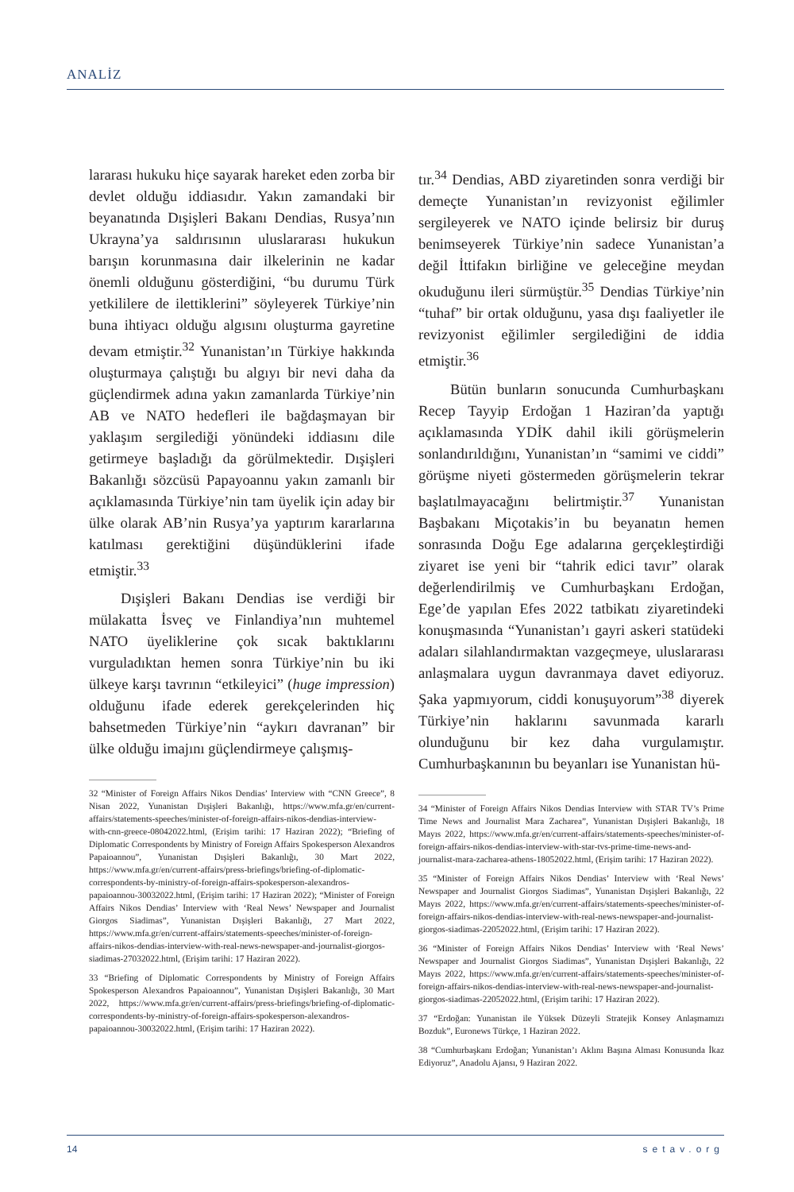ANALİZ
lararası hukuku hiçe sayarak hareket eden zorba bir devlet olduğu iddiasıdır. Yakın zamandaki bir beyanatında Dışişleri Bakanı Dendias, Rusya’nın Ukrayna’ya saldırısının uluslararası hukukun barışın korunmasına dair ilkelerinin ne kadar önemli olduğunu gösterdiğini, “bu durumu Türk yetkililere de ilettiklerini” söyleyerek Türkiye’nin buna ihtiyacı olduğu algısını oluşturma gayretine devam etmiştir.<sup>32</sup> Yunanistan’ın Türkiye hakkında oluşturmaya çalıştığı bu algıyı bir nevi daha da güçlendirmek adına yakın zamanlarda Türkiye’nin AB ve NATO hedefleri ile bağdaşmayan bir yaklaşım sergilediği yönündeki iddiasını dile getirmeye başladığı da görülmektedir. Dışişleri Bakanlığı sözcüsü Papayoannu yakın zamanlı bir açıklamasında Türkiye’nin tam üyelik için aday bir ülke olarak AB’nin Rusya’ya yaptırım kararlarına katılması gerektiğini düşündüklerini ifade etmiştir.<sup>33</sup>
Dışişleri Bakanı Dendias ise verdiği bir mülakatta İsveç ve Finlandiya’nın muhtemel NATO üyeliklerine çok sıcak baktıklarını vurguladıktan hemen sonra Türkiye’nin bu iki ülkeye karşı tavrının “etkileyici” (huge impression) olduğunu ifade ederek gerekçelerinden hiç bahsetmeden Türkiye’nin “aykırı davranan” bir ülke olduğu imajını güçlendirmeye çalışmış-
32 “Minister of Foreign Affairs Nikos Dendias’ Interview with “CNN Greece”, 8 Nisan 2022, Yunanistan Dışişleri Bakanlığı, https://www.mfa.gr/en/current-affairs/statements-speeches/minister-of-foreign-affairs-nikos-dendias-interview-with-cnn-greece-08042022.html, (Erişim tarihi: 17 Haziran 2022); “Briefing of Diplomatic Correspondents by Ministry of Foreign Affairs Spokesperson Alexandros Papaioannou”, Yunanistan Dışişleri Bakanlığı, 30 Mart 2022, https://www.mfa.gr/en/current-affairs/press-briefings/briefing-of-diplomatic-correspondents-by-ministry-of-foreign-affairs-spokesperson-alexandros-papaioannou-30032022.html, (Erişim tarihi: 17 Haziran 2022); “Minister of Foreign Affairs Nikos Dendias’ Interview with ‘Real News’ Newspaper and Journalist Giorgos Siadimas”, Yunanistan Dışişleri Bakanlığı, 27 Mart 2022, https://www.mfa.gr/en/current-affairs/statements-speeches/minister-of-foreign-affairs-nikos-dendias-interview-with-real-news-newspaper-and-journalist-giorgos-siadimas-27032022.html, (Erişim tarihi: 17 Haziran 2022).
33 “Briefing of Diplomatic Correspondents by Ministry of Foreign Affairs Spokesperson Alexandros Papaioannou”, Yunanistan Dışişleri Bakanlığı, 30 Mart 2022, https://www.mfa.gr/en/current-affairs/press-briefings/briefing-of-diplomatic-correspondents-by-ministry-of-foreign-affairs-spokesperson-alexandros-papaioannou-30032022.html, (Erişim tarihi: 17 Haziran 2022).
tır.<sup>34</sup> Dendias, ABD ziyaretinden sonra verdiği bir demeçte Yunanistan’ın revizyonist eğilimler sergileyerek ve NATO içinde belirsiz bir duruş benimseyerek Türkiye’nin sadece Yunanistan’a değil İttifakın birliğine ve geleceğine meydan okuduğunu ileri sürmüştür.<sup>35</sup> Dendias Türkiye’nin “tuhaf” bir ortak olduğunu, yasa dışı faaliyetler ile revizyonist eğilimler sergilediğini de iddia etmiştir.<sup>36</sup>
Bütün bunların sonucunda Cumhurbaşkanı Recep Tayyip Erdoğan 1 Haziran’da yaptığı açıklamasında YDİK dahil ikili görüşmelerin sonlandırıldığını, Yunanistan’ın “samimi ve ciddi” görüşme niyeti göstermeden görüşmelerin tekrar başlatılmayacağını belirtmiştir.<sup>37</sup> Yunanistan Başbakanı Miçotakis’in bu beyanatın hemen sonrasında Doğu Ege adalarına gerçekleştirdiği ziyaret ise yeni bir “tahrik edici tavır” olarak değerlendirilmiş ve Cumhurbaşkanı Erdoğan, Ege’de yapılan Efes 2022 tatbikatı ziyaretindeki konuşmasında “Yunanistan’ı gayri askeri statüdeki adaları silahlandırmaktan vazgeçmeye, uluslararası anlaşmalara uygun davranmaya davet ediyoruz. Şaka yapmıyorum, ciddi konuşuyorum”<sup>38</sup> diyerek Türkiye’nin haklarını savunmada kararlı olunduğunu bir kez daha vurgulamıştır. Cumhurbaşkanının bu beyanları ise Yunanistan hü-
34 “Minister of Foreign Affairs Nikos Dendias Interview with STAR TV’s Prime Time News and Journalist Mara Zacharea”, Yunanistan Dışişleri Bakanlığı, 18 Mayıs 2022, https://www.mfa.gr/en/current-affairs/statements-speeches/minister-of-foreign-affairs-nikos-dendias-interview-with-star-tvs-prime-time-news-and-journalist-mara-zacharea-athens-18052022.html, (Erişim tarihi: 17 Haziran 2022).
35 “Minister of Foreign Affairs Nikos Dendias’ Interview with ‘Real News’ Newspaper and Journalist Giorgos Siadimas”, Yunanistan Dışişleri Bakanlığı, 22 Mayıs 2022, https://www.mfa.gr/en/current-affairs/statements-speeches/minister-of-foreign-affairs-nikos-dendias-interview-with-real-news-newspaper-and-journalist-giorgos-siadimas-22052022.html, (Erişim tarihi: 17 Haziran 2022).
36 “Minister of Foreign Affairs Nikos Dendias’ Interview with ‘Real News’ Newspaper and Journalist Giorgos Siadimas”, Yunanistan Dışişleri Bakanlığı, 22 Mayıs 2022, https://www.mfa.gr/en/current-affairs/statements-speeches/minister-of-foreign-affairs-nikos-dendias-interview-with-real-news-newspaper-and-journalist-giorgos-siadimas-22052022.html, (Erişim tarihi: 17 Haziran 2022).
37 “Erdoğan: Yunanistan ile Yüksek Düzeyli Stratejik Konsey Anlaşmamızı Bozduk”, Euronews Türkçe, 1 Haziran 2022.
38 “Cumhurbaşkanı Erdoğan; Yunanistan’ı Aklını Başına Alması Konusunda İkaz Ediyoruz”, Anadolu Ajansı, 9 Haziran 2022.
14 setav.org